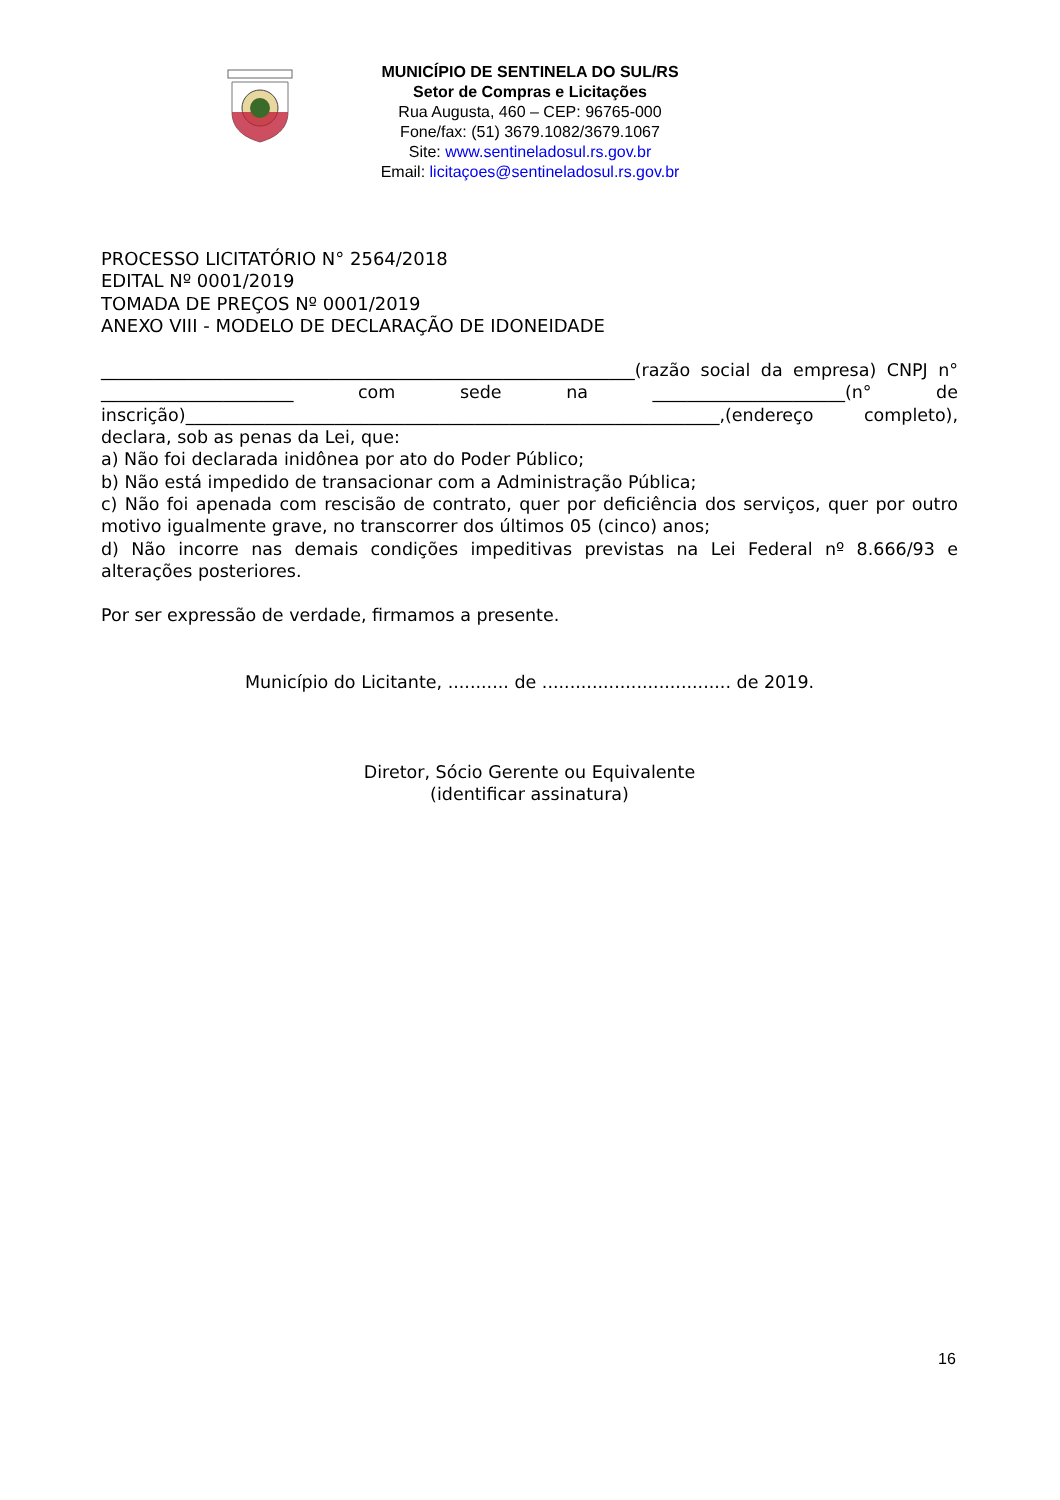MUNICÍPIO DE SENTINELA DO SUL/RS
Setor de Compras e Licitações
Rua Augusta, 460 – CEP: 96765-000
Fone/fax: (51) 3679.1082/3679.1067
Site: www.sentineladosul.rs.gov.br
Email: licitaçoes@sentineladosul.rs.gov.br
PROCESSO LICITATÓRIO N° 2564/2018
EDITAL Nº 0001/2019
TOMADA DE PREÇOS Nº 0001/2019
ANEXO VIII - MODELO DE DECLARAÇÃO DE IDONEIDADE
_____________________________________________________________(razão social da empresa) CNPJ n° ______________________ com sede na ______________________(n° de inscrição)_____________________________________________________________,(endereço completo), declara, sob as penas da Lei, que:
a) Não foi declarada inidônea por ato do Poder Público;
b) Não está impedido de transacionar com a Administração Pública;
c) Não foi apenada com rescisão de contrato, quer por deficiência dos serviços, quer por outro motivo igualmente grave, no transcorrer dos últimos 05 (cinco) anos;
d) Não incorre nas demais condições impeditivas previstas na Lei Federal nº 8.666/93 e alterações posteriores.
Por ser expressão de verdade, firmamos a presente.
Município do Licitante, ........... de .................................. de 2019.
Diretor, Sócio Gerente ou Equivalente
(identificar assinatura)
16